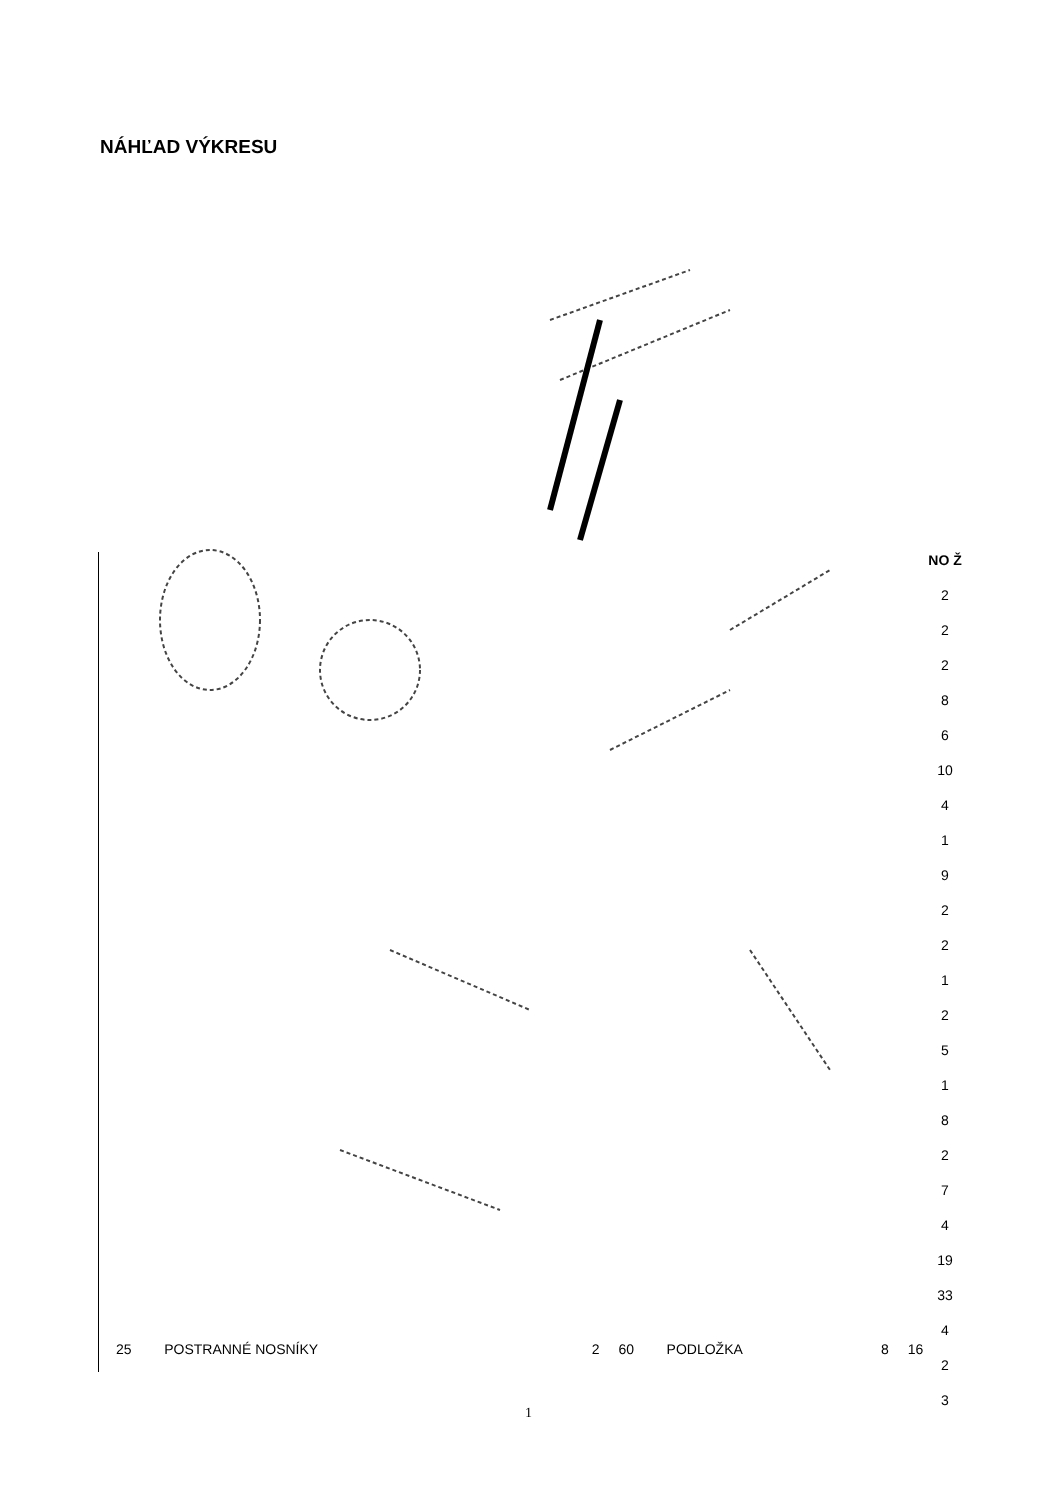NÁHĽAD VÝKRESU
NO Ž
2
2
2
8
6
10
4
1
9
2
2
1
2
5
1
8
2
7
4
19
33
4
2
3
| 25 | POSTRANNÉ NOSNÍKY | 2 | 60 | PODLOŽKA | 8 | 16 |
1